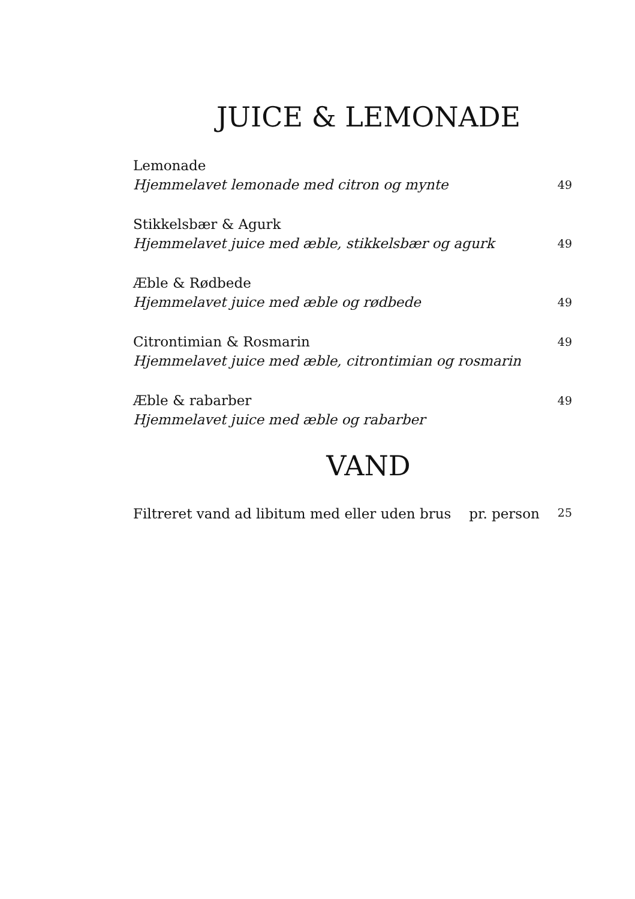JUICE & LEMONADE
Lemonade
Hjemmelavet lemonade med citron og mynte 49
Stikkelsbær & Agurk
Hjemmelavet juice med æble, stikkelsbær og agurk 49
Æble & Rødbede
Hjemmelavet juice med æble og rødbede 49
Citrontimian & Rosmarin 49
Hjemmelavet juice med æble, citrontimian og rosmarin
Æble & rabarber 49
Hjemmelavet juice med æble og rabarber
VAND
Filtreret vand ad libitum med eller uden brus pr. person 25